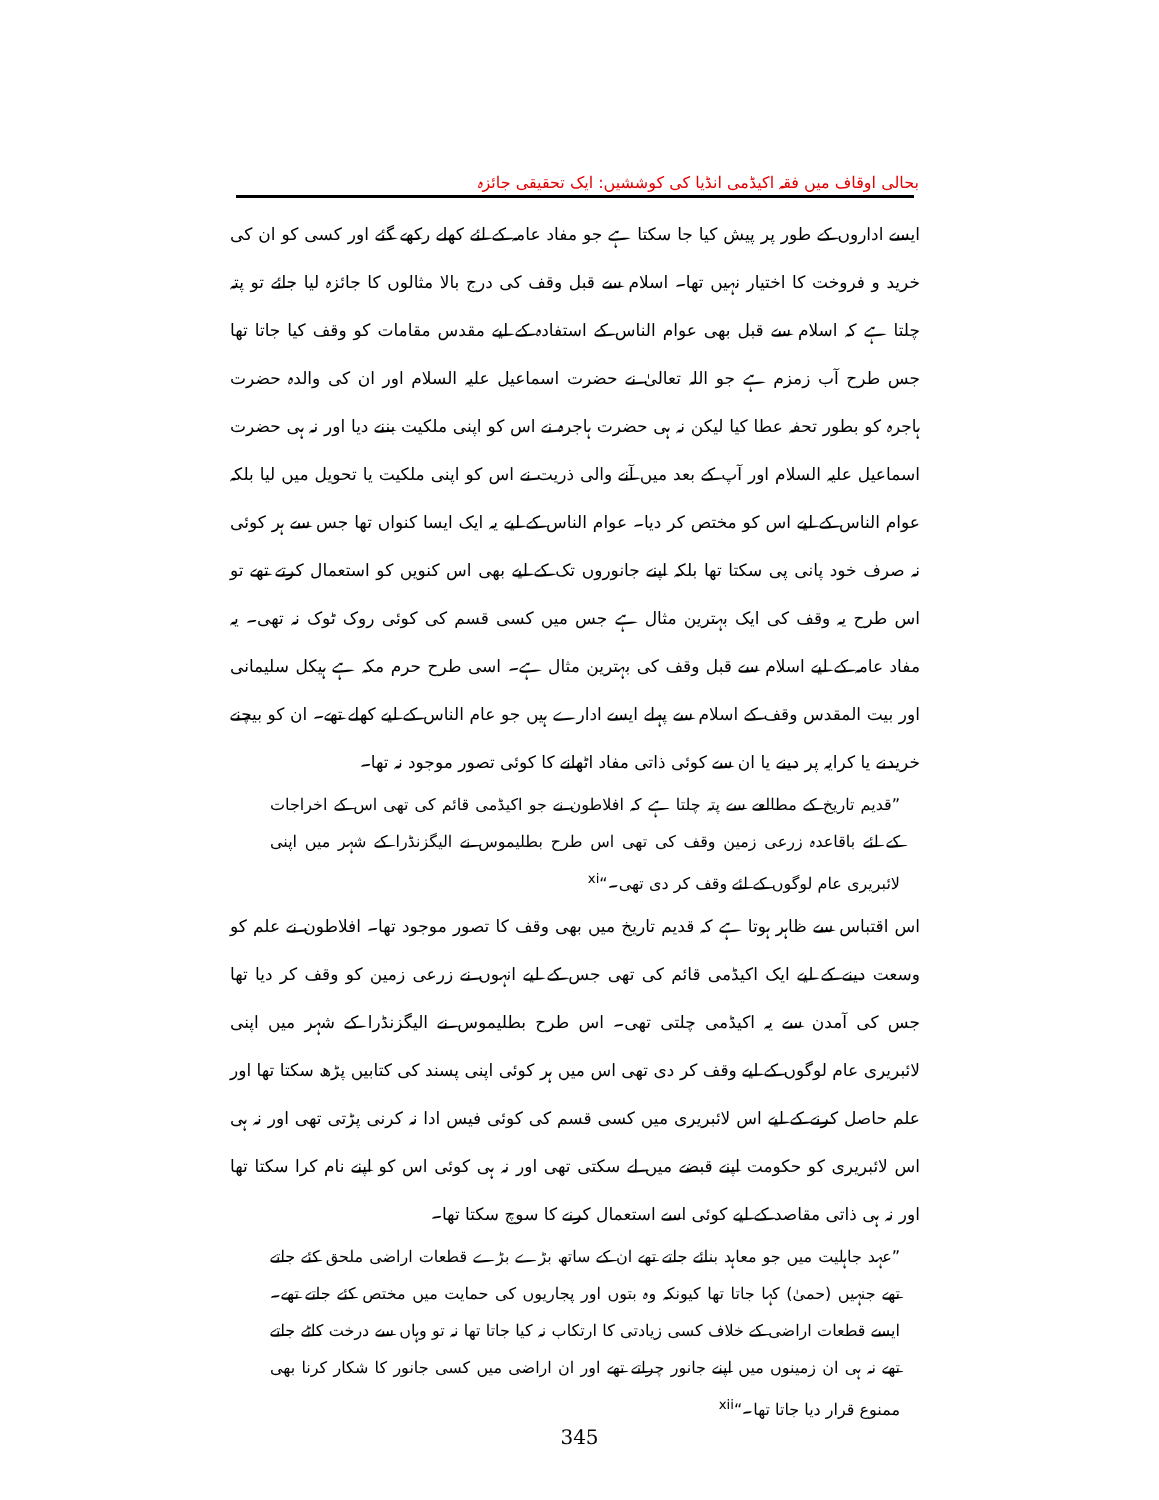بحالی اوقاف میں فقہ اکیڈمی انڈیا کی کوششیں: ایک تحقیقی جائزہ
ایسے اداروں کے طور پر پیش کیا جا سکتا ہے جو مفاد عامہ کے لئے کھلے رکھے گئے اور کسی کو ان کی خرید و فروخت کا اختیار نہیں تھا۔ اسلام سے قبل وقف کی درج بالا مثالوں کا جائزہ لیا جائے تو پتہ چلتا ہے کہ اسلام سے قبل بھی عوام الناس کے استفادہ کے لیے مقدس مقامات کو وقف کیا جاتا تھا جس طرح آب زمزم ہے جو اللہ تعالیٰ نے حضرت اسماعیل علیہ السلام اور ان کی والدہ حضرت ہاجرہ کو بطور تحفہ عطا کیا لیکن نہ ہی حضرت ہاجرہ نے اس کو اپنی ملکیت بننے دیا اور نہ ہی حضرت اسماعیل علیہ السلام اور آپ کے بعد میں آنے والی ذریت نے اس کو اپنی ملکیت یا تحویل میں لیا بلکہ عوام الناس کے لیے اس کو مختص کر دیا۔ عوام الناس کے لیے یہ ایک ایسا کنواں تھا جس سے ہر کوئی نہ صرف خود پانی پی سکتا تھا بلکہ اپنے جانوروں تک کے لیے بھی اس کنویں کو استعمال کرتے تھے تو اس طرح یہ وقف کی ایک بہترین مثال ہے جس میں کسی قسم کی کوئی روک ٹوک نہ تھی۔ یہ مفاد عامہ کے لیے اسلام سے قبل وقف کی بہترین مثال ہے۔ اسی طرح حرم مکہ ہے ہیکل سلیمانی اور بیت المقدس وقف کے اسلام سے پہلے ایسے ادارے ہیں جو عام الناس کے لیے کھلے تھے۔ ان کو بیچنے خریدنے یا کرایہ پر دینے یا ان سے کوئی ذاتی مفاد اٹھانے کا کوئی تصور موجود نہ تھا۔
”قدیم تاریخ کے مطالعے سے پتہ چلتا ہے کہ افلاطون نے جو اکیڈمی قائم کی تھی اس کے اخراجات کے لئے باقاعدہ زرعی زمین وقف کی تھی اس طرح بطلیموس نے الیگزنڈرا کے شہر میں اپنی لائبریری عام لوگوں کے لئے وقف کر دی تھی۔“<sup>xi</sup>
اس اقتباس سے ظاہر ہوتا ہے کہ قدیم تاریخ میں بھی وقف کا تصور موجود تھا۔ افلاطون نے علم کو وسعت دینے کے لیے ایک اکیڈمی قائم کی تھی جس کے لیے انہوں نے زرعی زمین کو وقف کر دیا تھا جس کی آمدن سے یہ اکیڈمی چلتی تھی۔ اس طرح بطلیموس نے الیگزنڈرا کے شہر میں اپنی لائبریری عام لوگوں کے لیے وقف کر دی تھی اس میں ہر کوئی اپنی پسند کی کتابیں پڑھ سکتا تھا اور علم حاصل کرنے کے لیے اس لائبریری میں کسی قسم کی کوئی فیس ادا نہ کرنی پڑتی تھی اور نہ ہی اس لائبریری کو حکومت اپنے قبضے میں لے سکتی تھی اور نہ ہی کوئی اس کو اپنے نام کرا سکتا تھا اور نہ ہی ذاتی مقاصد کے لیے کوئی اسے استعمال کرنے کا سوچ سکتا تھا۔
”عہد جاہلیت میں جو معاہد بنائے جاتے تھے ان کے ساتھ بڑے بڑے قطعات اراضی ملحق کئے جاتے تھے جنہیں (حمیٰ) کہا جاتا تھا کیونکہ وہ بتوں اور پجاریوں کی حمایت میں مختص کئے جاتے تھے۔ ایسے قطعات اراضی کے خلاف کسی زیادتی کا ارتکاب نہ کیا جاتا تھا نہ تو وہاں سے درخت کاٹے جاتے تھے نہ ہی ان زمینوں میں اپنے جانور چراتے تھے اور ان اراضی میں کسی جانور کا شکار کرنا بھی ممنوع قرار دیا جاتا تھا۔“<sup>xii</sup>
345